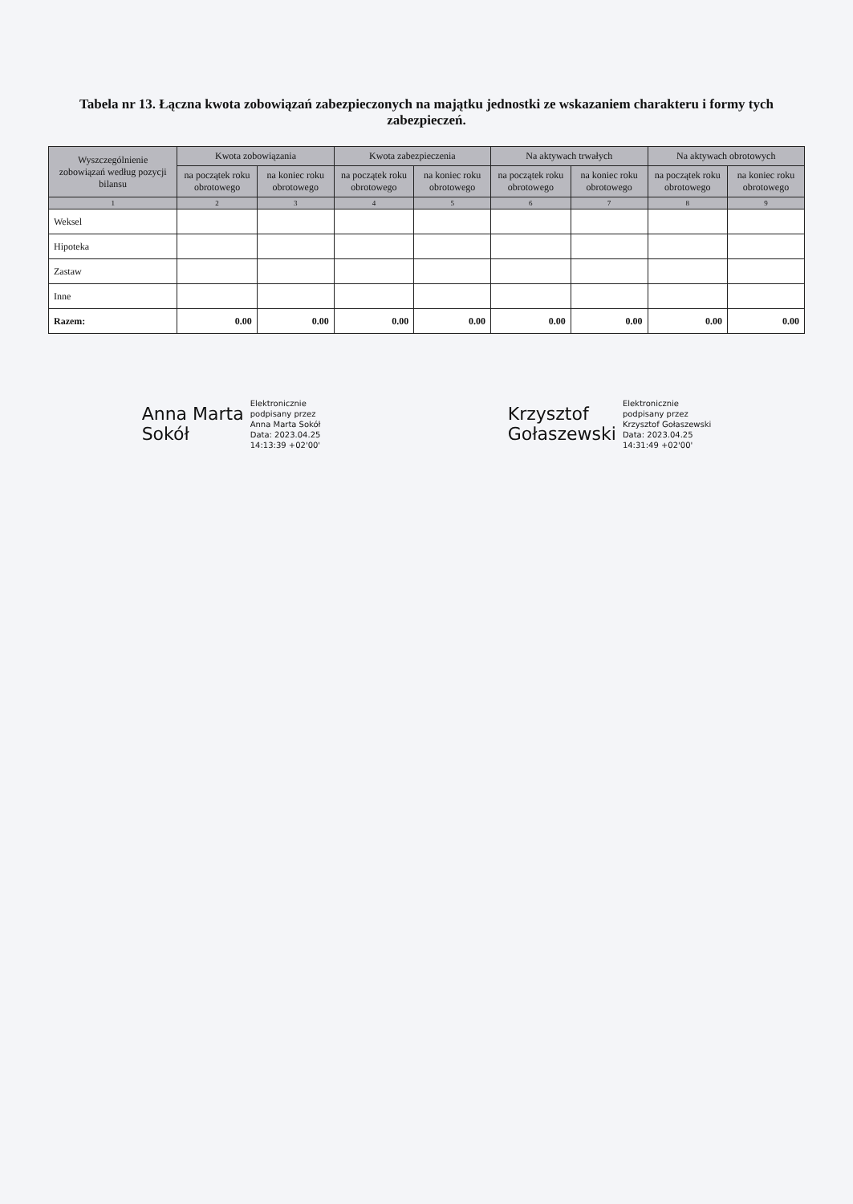Tabela nr 13. Łączna kwota zobowiązań zabezpieczonych na majątku jednostki ze wskazaniem charakteru i formy tych zabezpieczeń.
| Wyszczególnienie zobowiązań według pozycji bilansu | Kwota zobowiązania | | Kwota zabezpieczenia | | Na aktywach trwałych | | Na aktywach obrotowych | |
| --- | --- | --- | --- | --- | --- | --- | --- | --- |
| | na początek roku obrotowego | na koniec roku obrotowego | na początek roku obrotowego | na koniec roku obrotowego | na początek roku obrotowego | na koniec roku obrotowego | na początek roku obrotowego | na koniec roku obrotowego |
| 1 | 2 | 3 | 4 | 5 | 6 | 7 | 8 | 9 |
| Weksel | | | | | | | | |
| Hipoteka | | | | | | | | |
| Zastaw | | | | | | | | |
| Inne | | | | | | | | |
| Razem: | 0.00 | 0.00 | 0.00 | 0.00 | 0.00 | 0.00 | 0.00 | 0.00 |
Anna Marta
Sokół
Elektronicznie
podpisany przez
Anna Marta Sokół
Data: 2023.04.25
14:13:39 +02'00'
Krzysztof
Gołaszewski
Elektronicznie
podpisany przez
Krzysztof Gołaszewski
Data: 2023.04.25
14:31:49 +02'00'